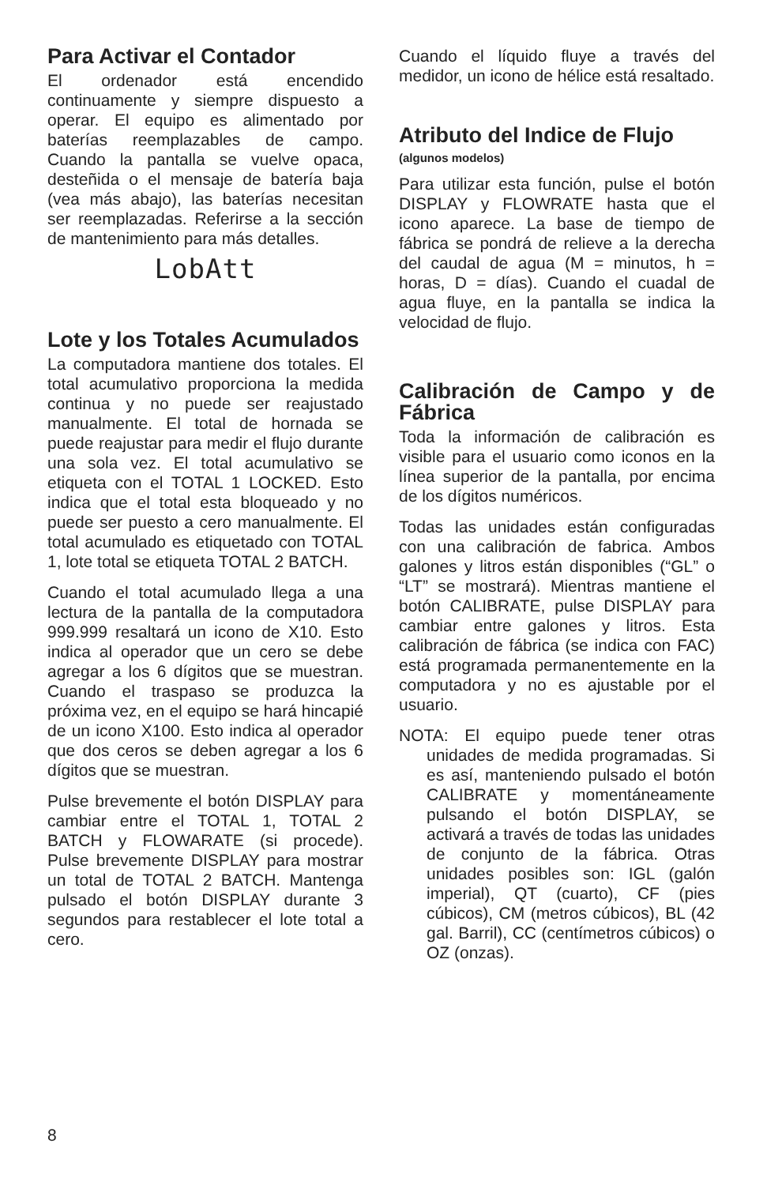Para Activar el Contador
El ordenador está encendido continuamente y siempre dispuesto a operar. El equipo es alimentado por baterías reemplazables de campo. Cuando la pantalla se vuelve opaca, desteñida o el mensaje de batería baja (vea más abajo), las baterías necesitan ser reemplazadas. Referirse a la sección de mantenimiento para más detalles.
LobAtt
Lote y los Totales Acumulados
La computadora mantiene dos totales. El total acumulativo proporciona la medida continua y no puede ser reajustado manualmente. El total de hornada se puede reajustar para medir el flujo durante una sola vez. El total acumulativo se etiqueta con el TOTAL 1 LOCKED. Esto indica que el total esta bloqueado y no puede ser puesto a cero manualmente. El total acumulado es etiquetado con TOTAL 1, lote total se etiqueta TOTAL 2 BATCH.
Cuando el total acumulado llega a una lectura de la pantalla de la computadora 999.999 resaltará un icono de X10. Esto indica al operador que un cero se debe agregar a los 6 dígitos que se muestran. Cuando el traspaso se produzca la próxima vez, en el equipo se hará hincapié de un icono X100. Esto indica al operador que dos ceros se deben agregar a los 6 dígitos que se muestran.
Pulse brevemente el botón DISPLAY para cambiar entre el TOTAL 1, TOTAL 2 BATCH y FLOWARATE (si procede). Pulse brevemente DISPLAY para mostrar un total de TOTAL 2 BATCH. Mantenga pulsado el botón DISPLAY durante 3 segundos para restablecer el lote total a cero.
Cuando el líquido fluye a través del medidor, un icono de hélice está resaltado.
Atributo del Indice de Flujo
(algunos modelos)
Para utilizar esta función, pulse el botón DISPLAY y FLOWRATE hasta que el icono aparece. La base de tiempo de fábrica se pondrá de relieve a la derecha del caudal de agua (M = minutos, h = horas, D = días). Cuando el cuadal de agua fluye, en la pantalla se indica la velocidad de flujo.
Calibración de Campo y de Fábrica
Toda la información de calibración es visible para el usuario como iconos en la línea superior de la pantalla, por encima de los dígitos numéricos.
Todas las unidades están configuradas con una calibración de fabrica. Ambos galones y litros están disponibles (“GL” o “LT” se mostrará). Mientras mantiene el botón CALIBRATE, pulse DISPLAY para cambiar entre galones y litros. Esta calibración de fábrica (se indica con FAC) está programada permanentemente en la computadora y no es ajustable por el usuario.
NOTA: El equipo puede tener otras unidades de medida programadas. Si es así, manteniendo pulsado el botón CALIBRATE y momentáneamente pulsando el botón DISPLAY, se activará a través de todas las unidades de conjunto de la fábrica. Otras unidades posibles son: IGL (galón imperial), QT (cuarto), CF (pies cúbicos), CM (metros cúbicos), BL (42 gal. Barril), CC (centímetros cúbicos) o OZ (onzas).
8